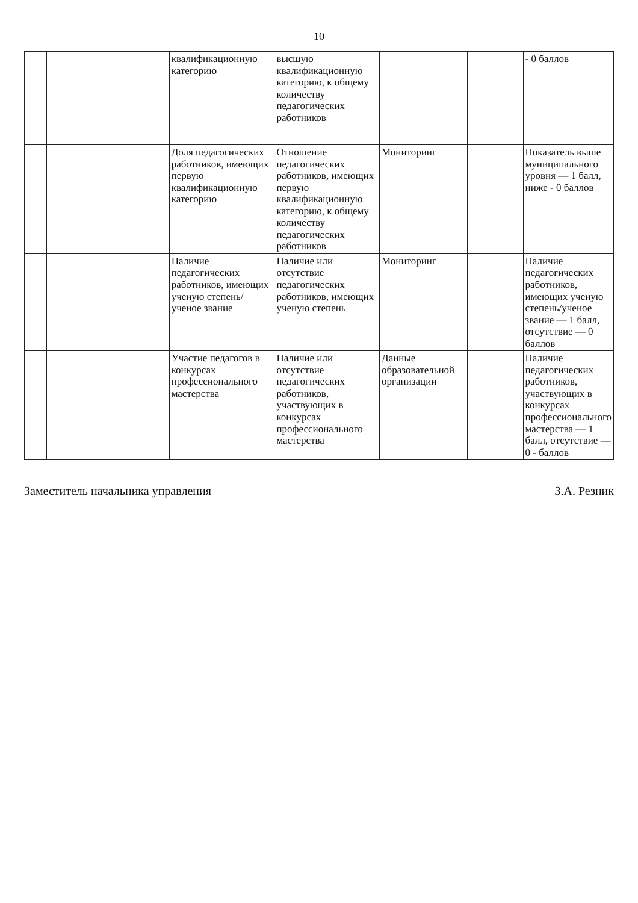10
| | | квалификационную категорию | высшую квалификационную категорию, к общему количеству педагогических работников | | | - 0 баллов |
| | | Доля педагогических работников, имеющих первую квалификационную категорию | Отношение педагогических работников, имеющих первую квалификационную категорию, к общему количеству педагогических работников | Мониторинг | | Показатель выше муниципального уровня — 1 балл, ниже - 0 баллов |
| | | Наличие педагогических работников, имеющих ученую степень/ученое звание | Наличие или отсутствие педагогических работников, имеющих ученую степень | Мониторинг | | Наличие педагогических работников, имеющих ученую степень/ученое звание — 1 балл, отсутствие — 0 баллов |
| | | Участие педагогов в конкурсах профессионального мастерства | Наличие или отсутствие педагогических работников, участвующих в конкурсах профессионального мастерства | Данные образовательной организации | | Наличие педагогических работников, участвующих в конкурсах профессионального мастерства — 1 балл, отсутствие — 0 - баллов |
Заместитель начальника управления З.А. Резник